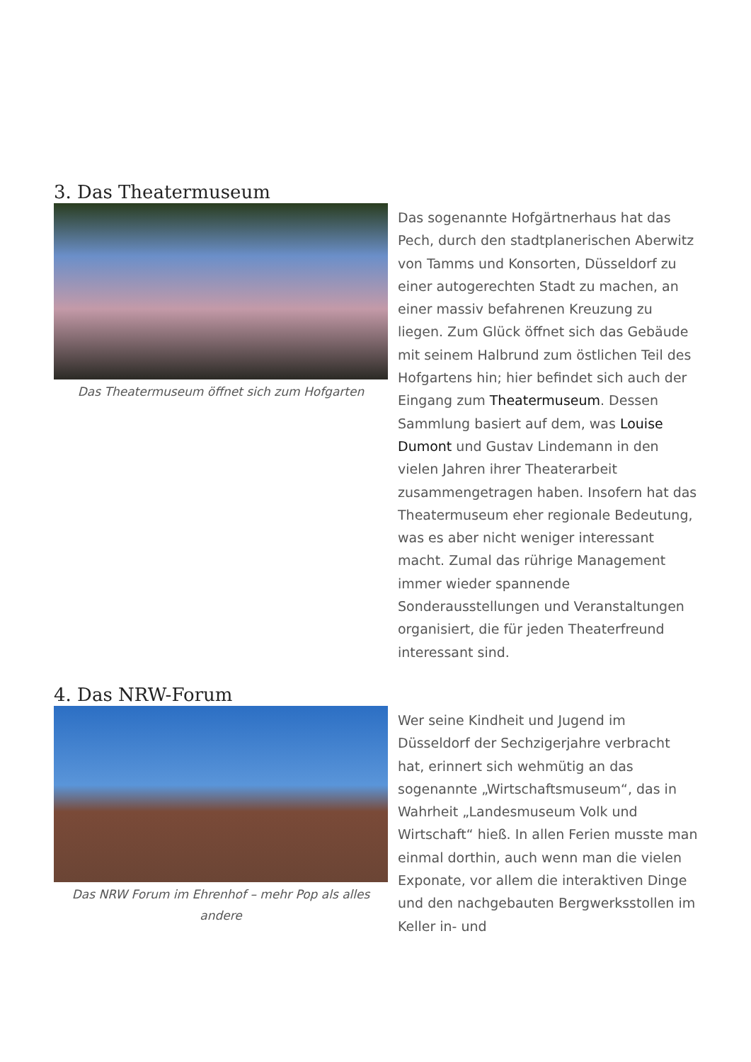3. Das Theatermuseum
Das Theatermuseum öffnet sich zum Hofgarten
Das sogenannte Hofgärtnerhaus hat das Pech, durch den stadtplanerischen Aberwitz von Tamms und Konsorten, Düsseldorf zu einer autogerechten Stadt zu machen, an einer massiv befahrenen Kreuzung zu liegen. Zum Glück öffnet sich das Gebäude mit seinem Halbrund zum östlichen Teil des Hofgartens hin; hier befindet sich auch der Eingang zum Theatermuseum. Dessen Sammlung basiert auf dem, was Louise Dumont und Gustav Lindemann in den vielen Jahren ihrer Theaterarbeit zusammengetragen haben. Insofern hat das Theatermuseum eher regionale Bedeutung, was es aber nicht weniger interessant macht. Zumal das rührige Management immer wieder spannende Sonderausstellungen und Veranstaltungen organisiert, die für jeden Theaterfreund interessant sind.
4. Das NRW-Forum
Das NRW Forum im Ehrenhof – mehr Pop als alles andere
Wer seine Kindheit und Jugend im Düsseldorf der Sechzigerjahre verbracht hat, erinnert sich wehmütig an das sogenannte „Wirtschaftsmuseum“, das in Wahrheit „Landesmuseum Volk und Wirtschaft“ hieß. In allen Ferien musste man einmal dorthin, auch wenn man die vielen Exponate, vor allem die interaktiven Dinge und den nachgebauten Bergwerksstollen im Keller in- und